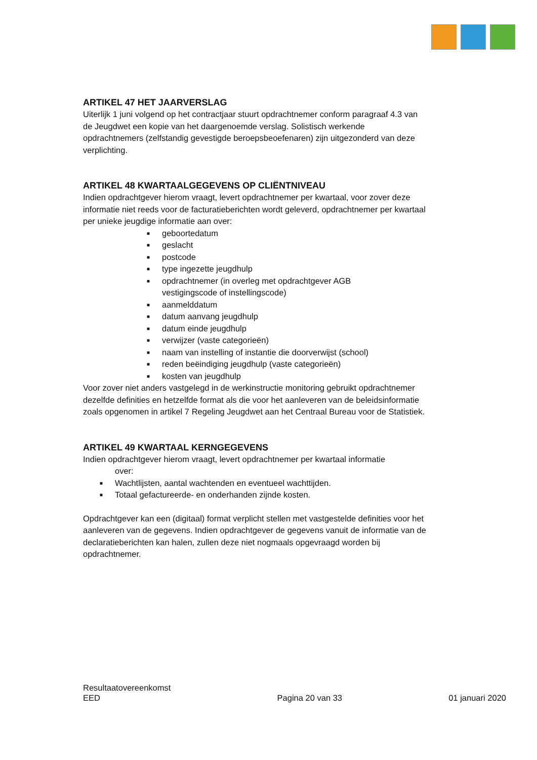ARTIKEL 47 HET JAARVERSLAG
Uiterlijk 1 juni volgend op het contractjaar stuurt opdrachtnemer conform paragraaf 4.3 van de Jeugdwet een kopie van het daargenoemde verslag. Solistisch werkende opdrachtnemers (zelfstandig gevestigde beroepsbeoefenaren) zijn uitgezonderd van deze verplichting.
ARTIKEL 48 KWARTAALGEGEVENS OP CLIËNTNIVEAU
Indien opdrachtgever hierom vraagt, levert opdrachtnemer per kwartaal, voor zover deze informatie niet reeds voor de facturatieberichten wordt geleverd, opdrachtnemer per kwartaal per unieke jeugdige informatie aan over:
■ geboortedatum
■ geslacht
■ postcode
■ type ingezette jeugdhulp
■ opdrachtnemer (in overleg met opdrachtgever AGB
vestigingscode of instellingscode)
■ aanmelddatum
■ datum aanvang jeugdhulp
■ datum einde jeugdhulp
■ verwijzer (vaste categorieën)
■ naam van instelling of instantie die doorverwijst (school)
■ reden beëindiging jeugdhulp (vaste categorieën)
■ kosten van jeugdhulp
Voor zover niet anders vastgelegd in de werkinstructie monitoring gebruikt opdrachtnemer dezelfde definities en hetzelfde format als die voor het aanleveren van de beleidsinformatie zoals opgenomen in artikel 7 Regeling Jeugdwet aan het Centraal Bureau voor de Statistiek.
ARTIKEL 49 KWARTAAL KERNGEGEVENS
Indien opdrachtgever hierom vraagt, levert opdrachtnemer per kwartaal informatie
over:
■ Wachtlijsten, aantal wachtenden en eventueel wachttijden.
■ Totaal gefactureerde- en onderhanden zijnde kosten.
Opdrachtgever kan een (digitaal) format verplicht stellen met vastgestelde definities voor het aanleveren van de gegevens. Indien opdrachtgever de gegevens vanuit de informatie van de declaratieberichten kan halen, zullen deze niet nogmaals opgevraagd worden bij opdrachtnemer.
Resultaatovereenkomst
EED
Pagina 20 van 33
01 januari 2020